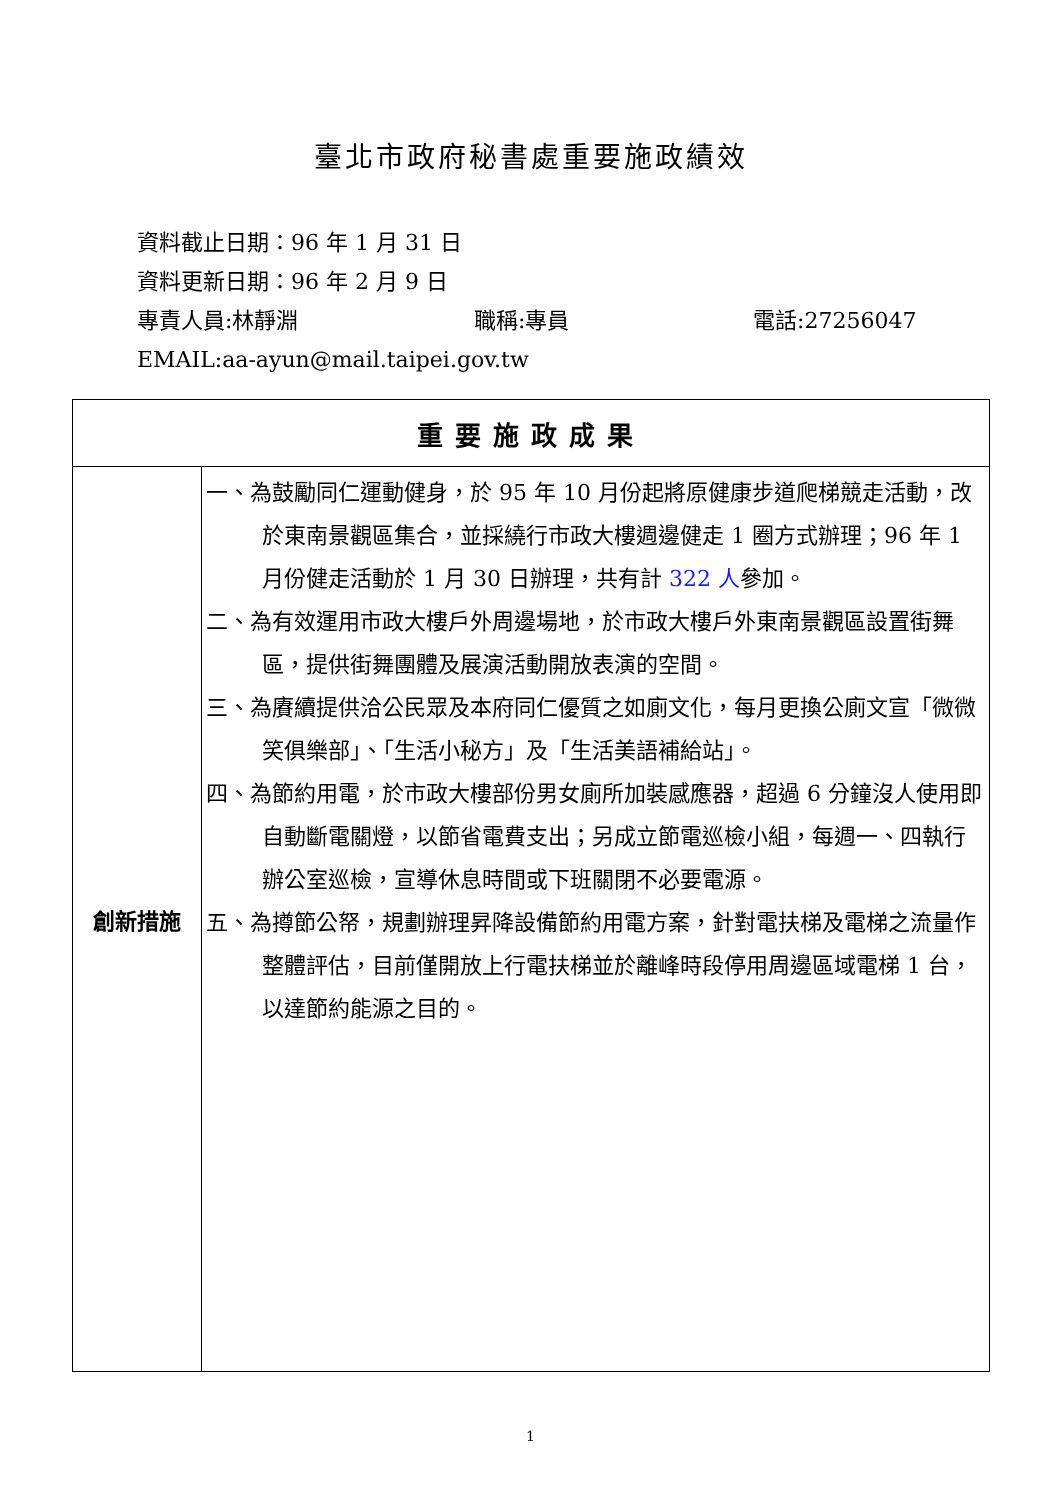臺北市政府秘書處重要施政績效
資料截止日期：96 年 1 月 31 日
資料更新日期：96 年 2 月 9 日
專責人員:林靜淵 職稱:專員 電話:27256047
EMAIL:aa-ayun@mail.taipei.gov.tw
| 重要施政成果 | |
| --- | --- |
| 創新措施 | 一、為鼓勵同仁運動健身，於 95 年 10 月份起將原健康步道爬梯競走活動，改於東南景觀區集合，並採繞行市政大樓週邊健走 1 圈方式辦理；96 年 1 月份健走活動於 1 月 30 日辦理，共有計 322 人 參加。 二、為有效運用市政大樓戶外周邊場地，於市政大樓戶外東南景觀區設置街舞區，提供街舞團體及展演活動開放表演的空間。 三、為賡續提供洽公民眾及本府同仁優質之如廁文化，每月更換公廁文宣「微微笑俱樂部」、「生活小秘方」及「生活美語補給站」。 四、為節約用電，於市政大樓部份男女廁所加裝感應器，超過 6 分鐘沒人使用即自動斷電關燈，以節省電費支出；另成立節電巡檢小組，每週一、四執行辦公室巡檢，宣導休息時間或下班關閉不必要電源。 五、為撙節公帑，規劃辦理昇降設備節約用電方案，針對電扶梯及電梯之流量作整體評估，目前僅開放上行電扶梯並於離峰時段停用周邊區域電梯 1 台，以達節約能源之目的。 |
1